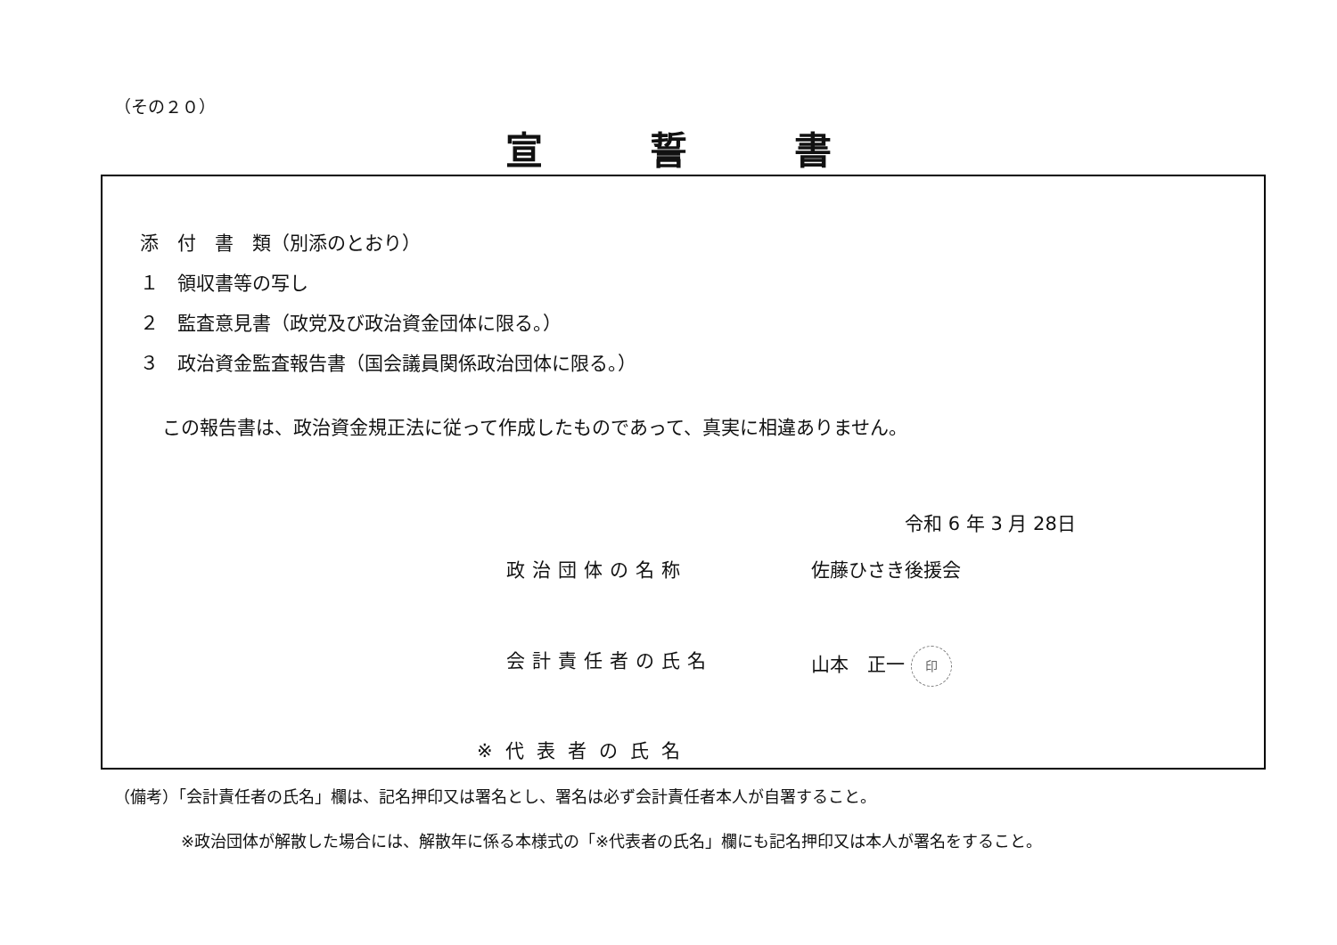（その２０）
宣誓書
添　付　書　類（別添のとおり）
１　領収書等の写し
２　監査意見書（政党及び政治資金団体に限る。）
３　政治資金監査報告書（国会議員関係政治団体に限る。）
この報告書は、政治資金規正法に従って作成したものであって、真実に相違ありません。
令和 6 年 3 月 28日
政治団体の名称 佐藤ひさき後援会
会計責任者の氏名 山本　正一 印
※代表者の氏名
（備考）「会計責任者の氏名」欄は、記名押印又は署名とし、署名は必ず会計責任者本人が自署すること。
※政治団体が解散した場合には、解散年に係る本様式の「※代表者の氏名」欄にも記名押印又は本人が署名をすること。